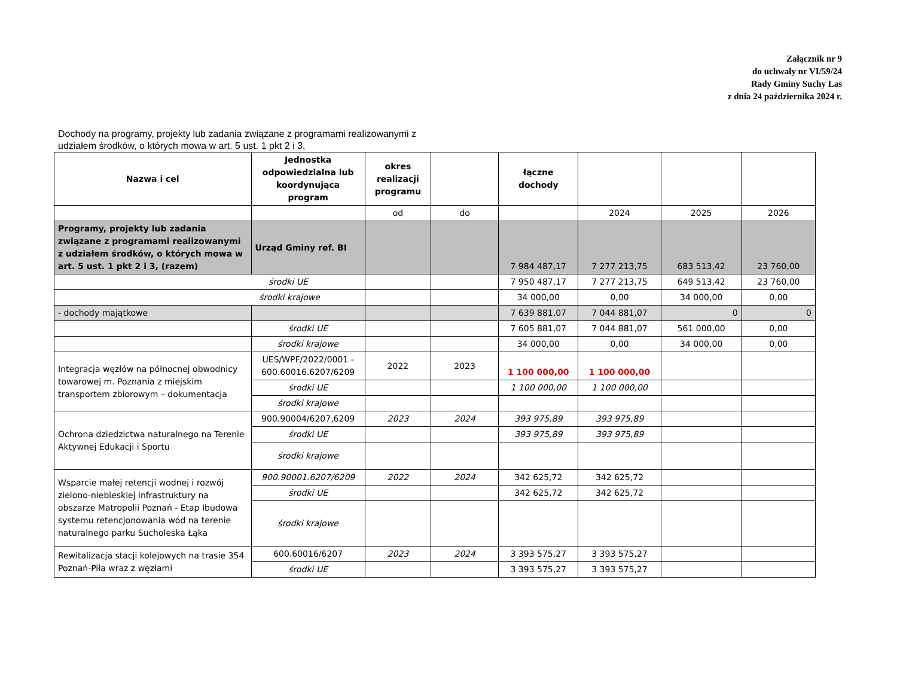Załącznik nr 9
do uchwały nr VI/59/24
Rady Gminy Suchy Las
z dnia 24 października 2024 r.
Dochody na programy, projekty lub zadania związane z programami realizowanymi z
udziałem środków, o których mowa w art. 5 ust. 1 pkt 2 i 3,
| Nazwa i cel | Jednostka odpowiedzialna lub koordynująca program | okres realizacji programu | | łączne dochody | | | |
| --- | --- | --- | --- | --- | --- | --- | --- |
| | | od | do | | 2024 | 2025 | 2026 |
| Programy, projekty lub zadania związane z programami realizowanymi z udziałem środków, o których mowa w art. 5 ust. 1 pkt 2 i 3, (razem) | Urząd Gminy ref. BI | | | 7 984 487,17 | 7 277 213,75 | 683 513,42 | 23 760,00 |
| środki UE | | | | 7 950 487,17 | 7 277 213,75 | 649 513,42 | 23 760,00 |
| środki krajowe | | | | 34 000,00 | 0,00 | 34 000,00 | 0,00 |
| - dochody majątkowe | | | | 7 639 881,07 | 7 044 881,07 | 0 | 0 |
| | środki UE | | | 7 605 881,07 | 7 044 881,07 | 561 000,00 | 0,00 |
| | środki krajowe | | | 34 000,00 | 0,00 | 34 000,00 | 0,00 |
| Integracja węzłów na północnej obwodnicy towarowej m. Poznania z miejskim transportem zbiorowym – dokumentacja | UES/WPF/2022/0001 - 600.60016.6207/6209 | 2022 | 2023 | 1 100 000,00 | 1 100 000,00 | | |
| | środki UE | | | 1 100 000,00 | 1 100 000,00 | | |
| | środki krajowe | | | | | | |
| Ochrona dziedzictwa naturalnego na Terenie Aktywnej Edukacji i Sportu | 900.90004/6207,6209 | 2023 | 2024 | 393 975,89 | 393 975,89 | | |
| | środki UE | | | 393 975,89 | 393 975,89 | | |
| | środki krajowe | | | | | | |
| Wsparcie małej retencji wodnej i rozwój zielono-niebieskiej infrastruktury na obszarze Matropolii Poznań - Etap Ibudowa systemu retencjonowania wód na terenie naturalnego parku Sucholeska Łąka | 900.90001.6207/6209 | 2022 | 2024 | 342 625,72 | 342 625,72 | | |
| | środki UE | | | 342 625,72 | 342 625,72 | | |
| | środki krajowe | | | | | | |
| Rewitalizacja stacji kolejowych na trasie 354 Poznań-Piła wraz z węzłami | 600.60016/6207 | 2023 | 2024 | 3 393 575,27 | 3 393 575,27 | | |
| | środki UE | | | 3 393 575,27 | 3 393 575,27 | | |